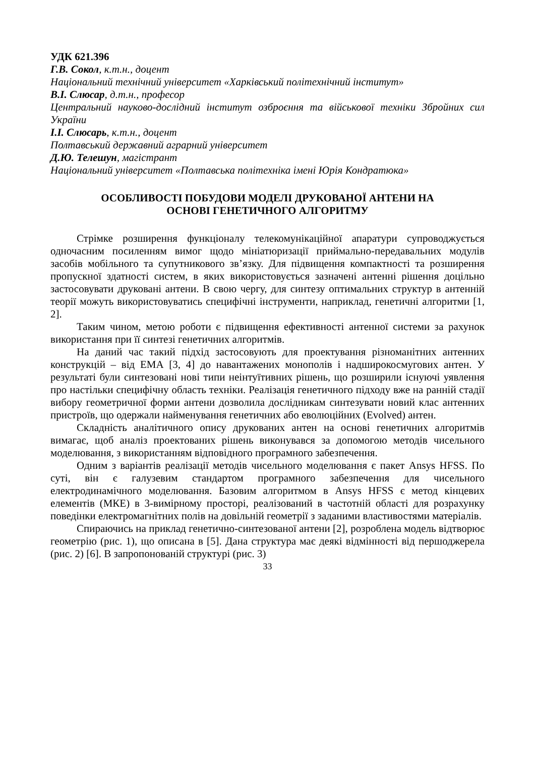УДК 621.396
Г.В. Сокол, к.т.н., доцент
Національний технічний університет «Харківський політехнічний інститут»
В.І. Слюсар, д.т.н., професор
Центральний науково-дослідний інститут озброєння та військової техніки Збройних сил України
І.І. Слюсарь, к.т.н., доцент
Полтавський державний аграрний університет
Д.Ю. Телешун, магістрант
Національний університет «Полтавська політехніка імені Юрія Кондратюка»
ОСОБЛИВОСТІ ПОБУДОВИ МОДЕЛІ ДРУКОВАНОЇ АНТЕНИ НА
ОСНОВІ ГЕНЕТИЧНОГО АЛГОРИТМУ
Стрімке розширення функціоналу телекомунікаційної апаратури супроводжується одночасним посиленням вимог щодо мініатюризації приймально-передавальних модулів засобів мобільного та супутникового зв’язку. Для підвищення компактності та розширення пропускної здатності систем, в яких використовується зазначені антенні рішення доцільно застосовувати друковані антени. В свою чергу, для синтезу оптимальних структур в антенній теорії можуть використовуватись специфічні інструменти, наприклад, генетичні алгоритми [1, 2].
Таким чином, метою роботи є підвищення ефективності антенної системи за рахунок використання при її синтезі генетичних алгоритмів.
На даний час такий підхід застосовують для проектування різноманітних антенних конструкцій – від ЕМА [3, 4] до навантажених монополів і надширокосмугових антен. У результаті були синтезовані нові типи неінтуїтивних рішень, що розширили існуючі уявлення про настільки специфічну область техніки. Реалізація генетичного підходу вже на ранній стадії вибору геометричної форми антени дозволила дослідникам синтезувати новий клас антенних пристроїв, що одержали найменування генетичних або еволюційних (Evolved) антен.
Складність аналітичного опису друкованих антен на основі генетичних алгоритмів вимагає, щоб аналіз проектованих рішень виконувався за допомогою методів чисельного моделювання, з використанням відповідного програмного забезпечення.
Одним з варіантів реалізації методів чисельного моделювання є пакет Ansys HFSS. По суті, він є галузевим стандартом програмного забезпечення для чисельного електродинамічного моделювання. Базовим алгоритмом в Ansys HFSS є метод кінцевих елементів (МКЕ) в 3-вимірному просторі, реалізований в частотній області для розрахунку поведінки електромагнітних полів на довільній геометрії з заданими властивостями матеріалів.
Спираючись на приклад генетично-синтезованої антени [2], розроблена модель відтворює геометрію (рис. 1), що описана в [5]. Дана структура має деякі відмінності від першоджерела (рис. 2) [6]. В запропонованій структурі (рис. 3)
33